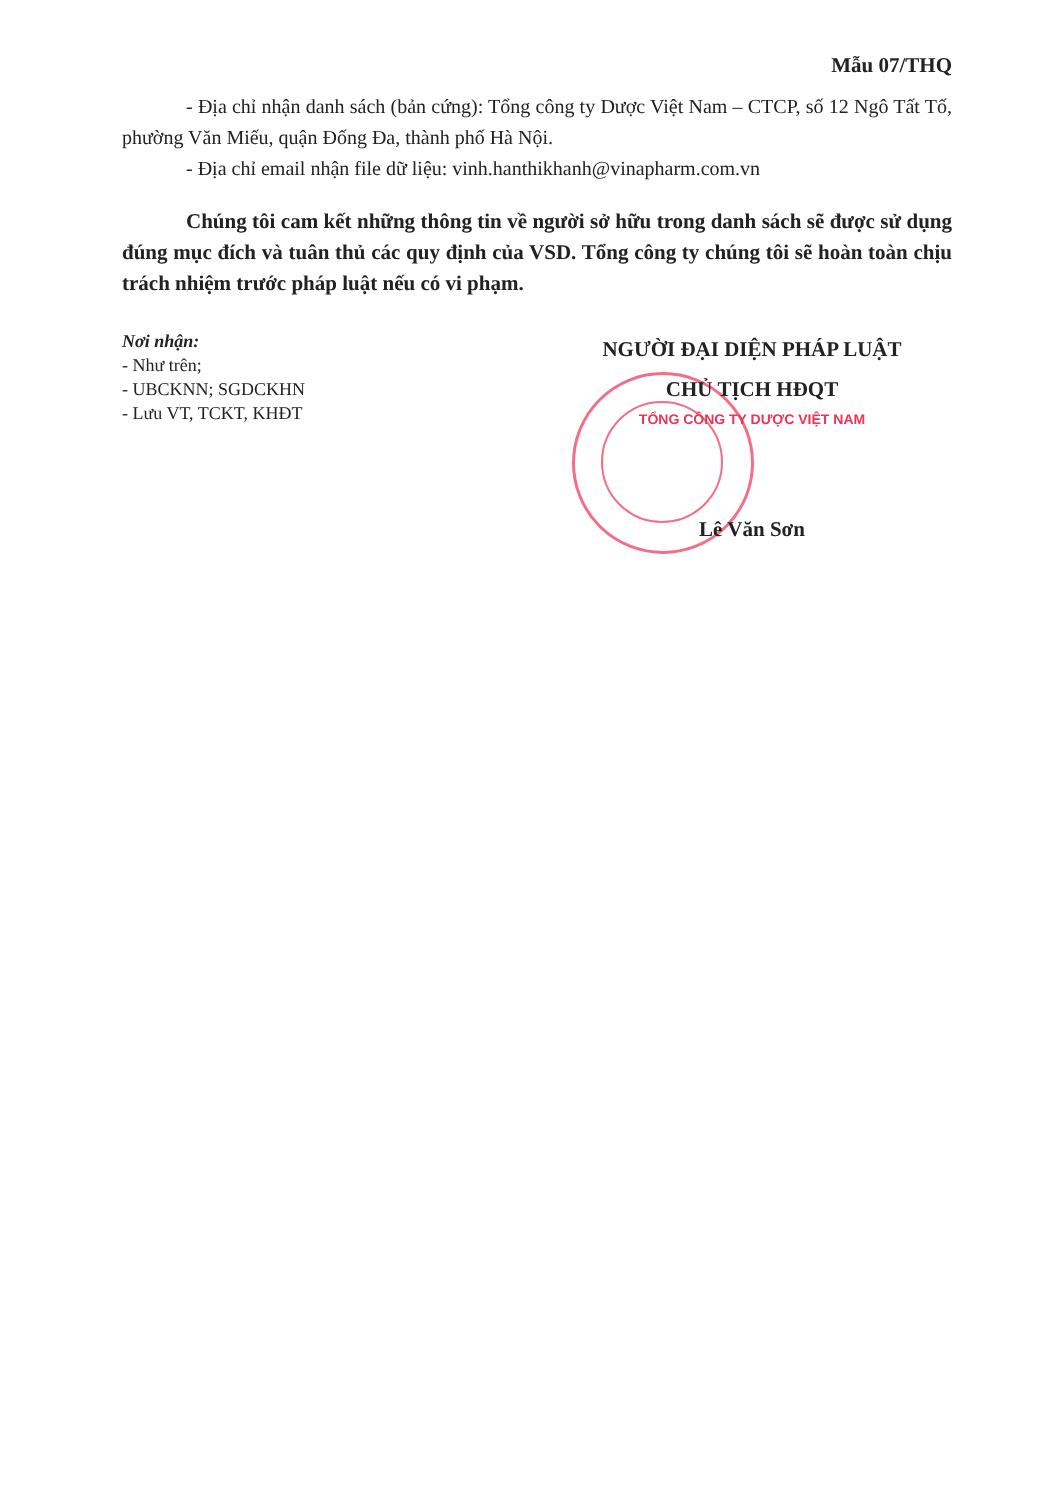Mẫu 07/THQ
- Địa chỉ nhận danh sách (bản cứng): Tổng công ty Dược Việt Nam – CTCP, số 12 Ngô Tất Tố, phường Văn Miếu, quận Đống Đa, thành phố Hà Nội.
- Địa chỉ email nhận file dữ liệu: vinh.hanthikhanh@vinapharm.com.vn
Chúng tôi cam kết những thông tin về người sở hữu trong danh sách sẽ được sử dụng đúng mục đích và tuân thủ các quy định của VSD. Tổng công ty chúng tôi sẽ hoàn toàn chịu trách nhiệm trước pháp luật nếu có vi phạm.
Nơi nhận:
- Như trên;
- UBCKNN; SGDCKHN
- Lưu VT, TCKT, KHĐT
NGƯỜI ĐẠI DIỆN PHÁP LUẬT
CHỦ TỊCH HĐQT
TỔNG CÔNG TY DƯỢC VIỆT NAM
Lê Văn Sơn